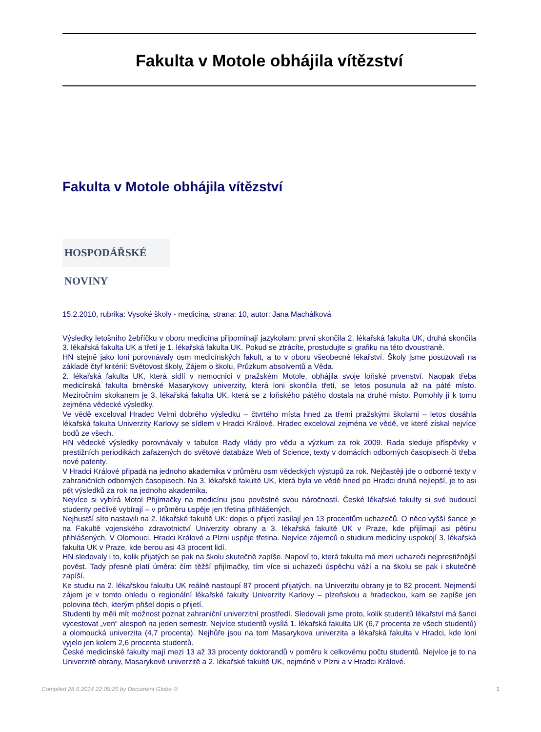Fakulta v Motole obhájila vítězství
Fakulta v Motole obhájila vítězství
HOSPODÁŘSKÉ NOVINY
15.2.2010, rubrika: Vysoké školy - medicína, strana: 10, autor: Jana Machálková
Výsledky letošního žebříčku v oboru medicína připomínají jazykolam: první skončila 2. lékařská fakulta UK, druhá skončila 3. lékařská fakulta UK a třetí je 1. lékařská fakulta UK. Pokud se ztrácíte, prostudujte si grafiku na této dvoustraně.
HN stejně jako loni porovnávaly osm medicínských fakult, a to v oboru všeobecné lékařství. Školy jsme posuzovali na základě čtyř kritérií: Světovost školy, Zájem o školu, Průzkum absolventů a Věda.
2. lékařská fakulta UK, která sídlí v nemocnici v pražském Motole, obhájila svoje loňské prvenství. Naopak třeba medicínská fakulta brněnské Masarykovy univerzity, která loni skončila třetí, se letos posunula až na páté místo. Meziročním skokanem je 3. lékařská fakulta UK, která se z loňského pátého dostala na druhé místo. Pomohly jí k tomu zejména vědecké výsledky.
Ve vědě exceloval Hradec Velmi dobrého výsledku – čtvrtého místa hned za třemi pražskými školami – letos dosáhla lékařská fakulta Univerzity Karlovy se sídlem v Hradci Králové. Hradec exceloval zejména ve vědě, ve které získal nejvíce bodů ze všech.
HN vědecké výsledky porovnávaly v tabulce Rady vlády pro vědu a výzkum za rok 2009. Rada sleduje příspěvky v prestižních periodikách zařazených do světové databáze Web of Science, texty v domácích odborných časopisech či třeba nové patenty.
V Hradci Králové připadá na jednoho akademika v průměru osm vědeckých výstupů za rok. Nejčastěji jde o odborné texty v zahraničních odborných časopisech. Na 3. lékařské fakultě UK, která byla ve vědě hned po Hradci druhá nejlepší, je to asi pět výsledků za rok na jednoho akademika.
Nejvíce si vybírá Motol Přijímačky na medicínu jsou pověstné svou náročností. České lékařské fakulty si své budoucí studenty pečlivě vybírají – v průměru uspěje jen třetina přihlášených.
Nejhustší síto nastavili na 2. lékařské fakultě UK: dopis o přijetí zasílají jen 13 procentům uchazečů. O něco vyšší šance je na Fakultě vojenského zdravotnictví Univerzity obrany a 3. lékařská fakultě UK v Praze, kde přijímají asi pětinu přihlášených. V Olomouci, Hradci Králové a Plzni uspěje třetina. Nejvíce zájemců o studium medicíny uspokojí 3. lékařská fakulta UK v Praze, kde berou asi 43 procent lidí.
HN sledovaly i to, kolik přijatých se pak na školu skutečně zapíše. Napoví to, která fakulta má mezi uchazeči nejprestižnější pověst. Tady přesně platí úměra: čím těžší přijímačky, tím více si uchazeči úspěchu váží a na školu se pak i skutečně zapíší.
Ke studiu na 2. lékařskou fakultu UK reálně nastoupí 87 procent přijatých, na Univerzitu obrany je to 82 procent. Nejmenší zájem je v tomto ohledu o regionální lékařské fakulty Univerzity Karlovy – plzeňskou a hradeckou, kam se zapíše jen polovina těch, kterým přišel dopis o přijetí.
Studenti by měli mít možnost poznat zahraniční univerzitní prostředí. Sledovali jsme proto, kolik studentů lékařství má šanci vycestovat „ven“ alespoň na jeden semestr. Nejvíce studentů vysílá 1. lékařská fakulta UK (6,7 procenta ze všech studentů) a olomoucká univerzita (4,7 procenta). Nejhůře jsou na tom Masarykova univerzita a lékařská fakulta v Hradci, kde loni vyjelo jen kolem 2,6 procenta studentů.
České medicínské fakulty mají mezi 13 až 33 procenty doktorandů v poměru k celkovému počtu studentů. Nejvíce je to na Univerzitě obrany, Masarykově univerzitě a 2. lékařské fakultě UK, nejméně v Plzni a v Hradci Králové.
Compiled 28.6.2014 22:05:25 by Document Globe ® 1